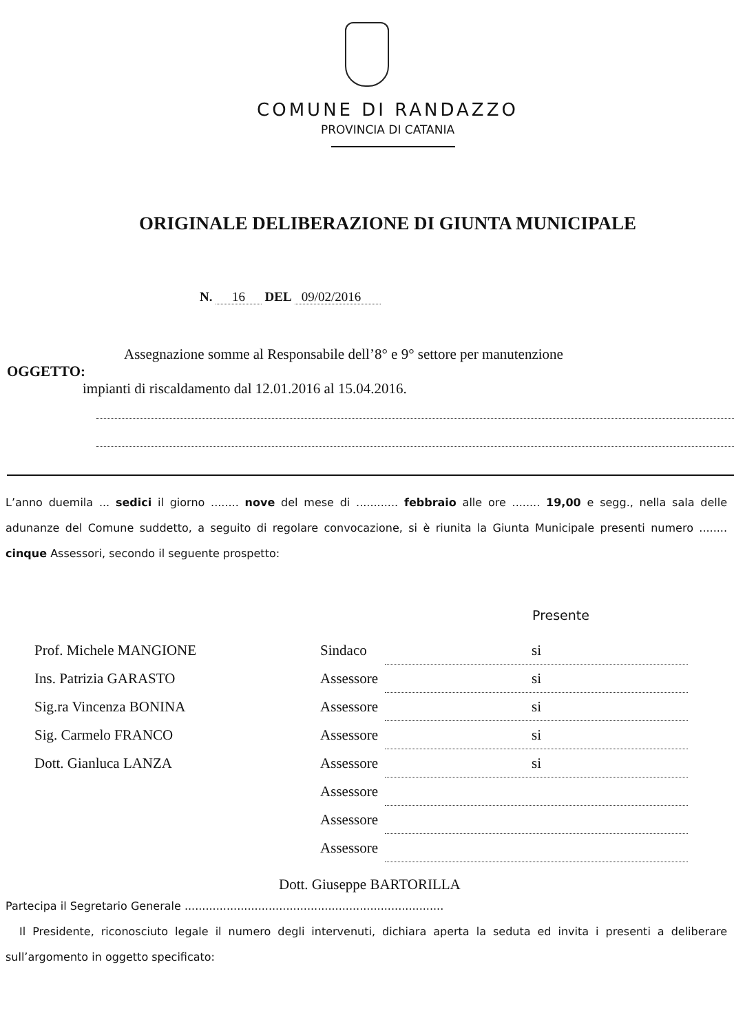COMUNE DI RANDAZZO
PROVINCIA DI CATANIA
ORIGINALE DELIBERAZIONE DI GIUNTA MUNICIPALE
N. 16 DEL 09/02/2016
Assegnazione somme al Responsabile dell’8° e 9° settore per manutenzione
OGGETTO:
impianti di riscaldamento dal 12.01.2016 al 15.04.2016.
L’anno duemila ... sedici il giorno ........ nove del mese di ............ febbraio alle ore ........ 19,00 e segg., nella sala delle adunanze del Comune suddetto, a seguito di regolare convocazione, si è riunita la Giunta Municipale presenti numero ........ cinque Assessori, secondo il seguente prospetto:
Presente
| Prof. Michele MANGIONE | Sindaco | si |
| Ins. Patrizia GARASTO | Assessore | si |
| Sig.ra Vincenza BONINA | Assessore | si |
| Sig. Carmelo FRANCO | Assessore | si |
| Dott. Gianluca LANZA | Assessore | si |
| | Assessore | |
| | Assessore | |
| | Assessore | |
Dott. Giuseppe BARTORILLA
Partecipa il Segretario Generale ..........................................................................
Il Presidente, riconosciuto legale il numero degli intervenuti, dichiara aperta la seduta ed invita i presenti a deliberare sull’argomento in oggetto specificato: